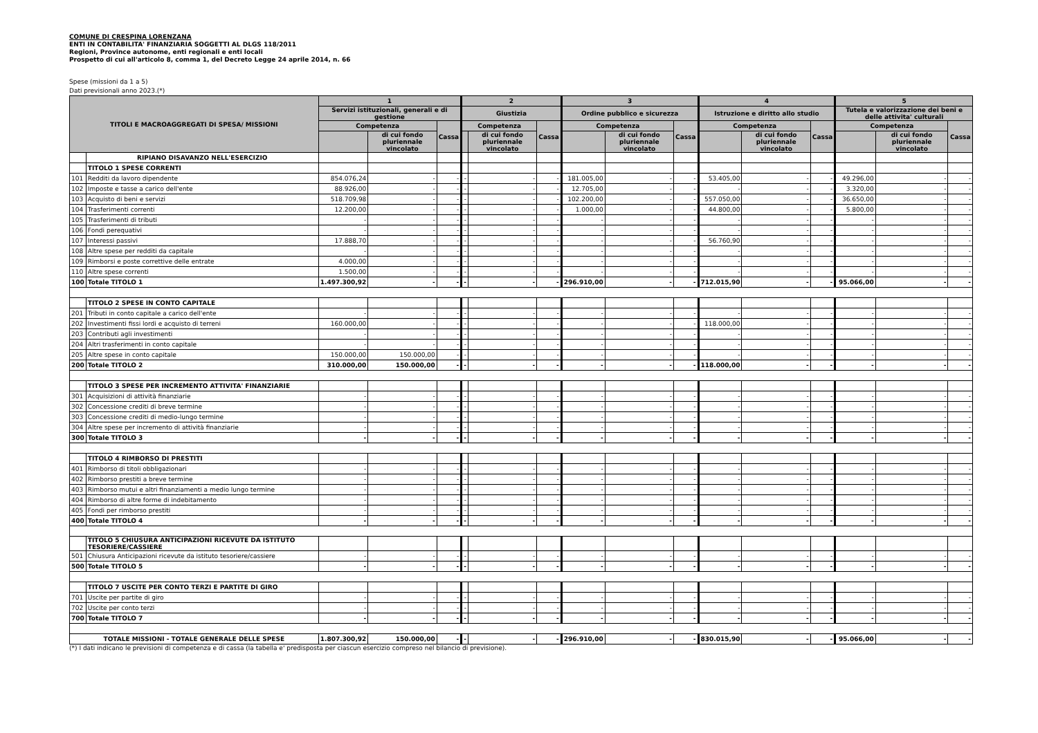COMUNE DI CRESPINA LORENZANA
ENTI IN CONTABILITA' FINANZIARIA SOGGETTI AL DLGS 118/2011
Regioni, Province autonome, enti regionali e enti locali
Prospetto di cui all'articolo 8, comma 1, del Decreto Legge 24 aprile 2014, n. 66
Spese (missioni da 1 a 5)
Dati previsionali anno 2023.(*)
| TITOLI E MACROAGGREGATI DI SPESA/ MISSIONI | | 1 | | | 2 | | | 3 | | | 4 | | | 5 | | |
| --- | --- | --- | --- | --- | --- | --- | --- | --- | --- | --- | --- | --- | --- | --- | --- | --- |
| | | Servizi istituzionali, generali e di gestione | | | Giustizia | | | Ordine pubblico e sicurezza | | | Istruzione e diritto allo studio | | | Tutela e valorizzazione dei beni e delle attivita' culturali | | |
| | | Competenza | | Cassa | Competenza | | Cassa | Competenza | | Cassa | Competenza | | Cassa | Competenza | | Cassa |
| | | | di cui fondo pluriennale vincolato | | | di cui fondo pluriennale vincolato | | | di cui fondo pluriennale vincolato | | | di cui fondo pluriennale vincolato | | | di cui fondo pluriennale vincolato | |
| | RIPIANO DISAVANZO NELL'ESERCIZIO | | | | | | | | | | | | | | | |
| | TITOLO 1 SPESE CORRENTI | | | | | | | | | | | | | | | |
| 101 | Redditi da lavoro dipendente | 854.076,24 | - | - | - | - | - | 181.005,00 | - | - | 53.405,00 | - | - | 49.296,00 | - | - |
| 102 | Imposte e tasse a carico dell'ente | 88.926,00 | - | - | - | - | - | 12.705,00 | - | - | - | - | - | 3.320,00 | - | - |
| 103 | Acquisto di beni e servizi | 518.709,98 | - | - | - | - | - | 102.200,00 | - | - | 557.050,00 | - | - | 36.650,00 | - | - |
| 104 | Trasferimenti correnti | 12.200,00 | - | - | - | - | - | 1.000,00 | - | - | 44.800,00 | - | - | 5.800,00 | - | - |
| 105 | Trasferimenti di tributi | - | - | - | - | - | - | - | - | - | - | - | - | - | - | - |
| 106 | Fondi perequativi | - | - | - | - | - | - | - | - | - | - | - | - | - | - | - |
| 107 | Interessi passivi | 17.888,70 | - | - | - | - | - | - | - | - | 56.760,90 | - | - | - | - | - |
| 108 | Altre spese per redditi da capitale | - | - | - | - | - | - | - | - | - | - | - | - | - | - | - |
| 109 | Rimborsi e poste correttive delle entrate | 4.000,00 | - | - | - | - | - | - | - | - | - | - | - | - | - | - |
| 110 | Altre spese correnti | 1.500,00 | - | - | - | - | - | - | - | - | - | - | - | - | - | - |
| 100 | Totale TITOLO 1 | 1.497.300,92 | - | - | - | - | - | 296.910,00 | - | - | 712.015,90 | - | - | 95.066,00 | - | - |
| | TITOLO 2 SPESE IN CONTO CAPITALE | | | | | | | | | | | | | | | |
| 201 | Tributi in conto capitale a carico dell'ente | - | - | - | - | - | - | - | - | - | - | - | - | - | - | - |
| 202 | Investimenti fissi lordi e acquisto di terreni | 160.000,00 | - | - | - | - | - | - | - | - | 118.000,00 | - | - | - | - | - |
| 203 | Contributi agli investimenti | - | - | - | - | - | - | - | - | - | - | - | - | - | - | - |
| 204 | Altri trasferimenti in conto capitale | - | - | - | - | - | - | - | - | - | - | - | - | - | - | - |
| 205 | Altre spese in conto capitale | 150.000,00 | 150.000,00 | - | - | - | - | - | - | - | - | - | - | - | - | - |
| 200 | Totale TITOLO 2 | 310.000,00 | 150.000,00 | - | - | - | - | - | - | - | 118.000,00 | - | - | - | - | - |
| | TITOLO 3 SPESE PER INCREMENTO ATTIVITA' FINANZIARIE | | | | | | | | | | | | | | | |
| 301 | Acquisizioni di attività finanziarie | - | - | - | - | - | - | - | - | - | - | - | - | - | - | - |
| 302 | Concessione crediti di breve termine | - | - | - | - | - | - | - | - | - | - | - | - | - | - | - |
| 303 | Concessione crediti di medio-lungo termine | - | - | - | - | - | - | - | - | - | - | - | - | - | - | - |
| 304 | Altre spese per incremento di attività finanziarie | - | - | - | - | - | - | - | - | - | - | - | - | - | - | - |
| 300 | Totale TITOLO 3 | - | - | - | - | - | - | - | - | - | - | - | - | - | - | - |
| | TITOLO 4 RIMBORSO DI PRESTITI | | | | | | | | | | | | | | | |
| 401 | Rimborso di titoli obbligazionari | - | - | - | - | - | - | - | - | - | - | - | - | - | - | - |
| 402 | Rimborso prestiti a breve termine | - | - | - | - | - | - | - | - | - | - | - | - | - | - | - |
| 403 | Rimborso mutui e altri finanziamenti a medio lungo termine | - | - | - | - | - | - | - | - | - | - | - | - | - | - | - |
| 404 | Rimborso di altre forme di indebitamento | - | - | - | - | - | - | - | - | - | - | - | - | - | - | - |
| 405 | Fondi per rimborso prestiti | - | - | - | - | - | - | - | - | - | - | - | - | - | - | - |
| 400 | Totale TITOLO 4 | - | - | - | - | - | - | - | - | - | - | - | - | - | - | - |
| | TITOLO 5 CHIUSURA ANTICIPAZIONI RICEVUTE DA ISTITUTO TESORIERE/CASSIERE | | | | | | | | | | | | | | | |
| 501 | Chiusura Anticipazioni ricevute da istituto tesoriere/cassiere | - | - | - | - | - | - | - | - | - | - | - | - | - | - | - |
| 500 | Totale TITOLO 5 | - | - | - | - | - | - | - | - | - | - | - | - | - | - | - |
| | TITOLO 7 USCITE PER CONTO TERZI E PARTITE DI GIRO | | | | | | | | | | | | | | | |
| 701 | Uscite per partite di giro | - | - | - | - | - | - | - | - | - | - | - | - | - | - | - |
| 702 | Uscite per conto terzi | - | - | - | - | - | - | - | - | - | - | - | - | - | - | - |
| 700 | Totale TITOLO 7 | - | - | - | - | - | - | - | - | - | - | - | - | - | - | - |
| TOTALE MISSIONI - TOTALE GENERALE DELLE SPESE | | 1.807.300,92 | 150.000,00 | - | - | - | - | 296.910,00 | - | - | 830.015,90 | - | - | 95.066,00 | - | - |
(*) I dati indicano le previsioni di competenza e di cassa (la tabella e' predisposta per ciascun esercizio compreso nel bilancio di previsione).